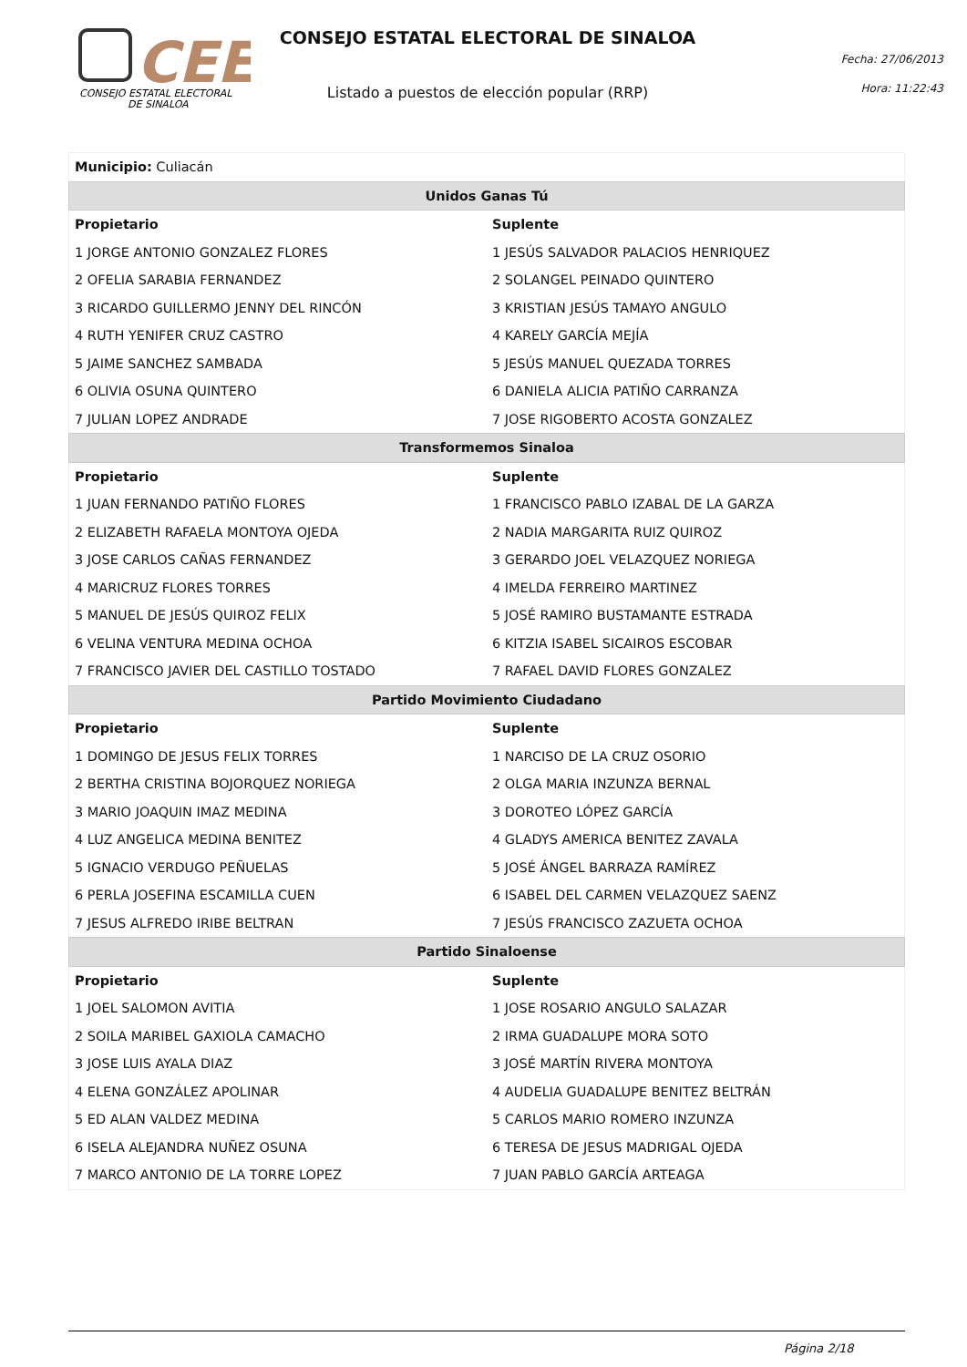CEE
CONSEJO ESTATAL ELECTORAL
DE SINALOA
CONSEJO ESTATAL ELECTORAL DE SINALOA
Listado a puestos de elección popular (RRP)
Fecha: 27/06/2013
Hora: 11:22:43
| Municipio: Culiacán | |
| Unidos Ganas Tú | |
| Propietario | Suplente |
| 1 JORGE ANTONIO GONZALEZ FLORES | 1 JESÚS SALVADOR PALACIOS HENRIQUEZ |
| 2 OFELIA SARABIA FERNANDEZ | 2 SOLANGEL PEINADO QUINTERO |
| 3 RICARDO GUILLERMO JENNY DEL RINCÓN | 3 KRISTIAN JESÚS TAMAYO ANGULO |
| 4 RUTH YENIFER CRUZ CASTRO | 4 KARELY GARCÍA MEJÍA |
| 5 JAIME SANCHEZ SAMBADA | 5 JESÚS MANUEL QUEZADA TORRES |
| 6 OLIVIA OSUNA QUINTERO | 6 DANIELA ALICIA PATIÑO CARRANZA |
| 7 JULIAN LOPEZ ANDRADE | 7 JOSE RIGOBERTO ACOSTA GONZALEZ |
| Transformemos Sinaloa | |
| Propietario | Suplente |
| 1 JUAN FERNANDO PATIÑO FLORES | 1 FRANCISCO PABLO IZABAL DE LA GARZA |
| 2 ELIZABETH RAFAELA MONTOYA OJEDA | 2 NADIA MARGARITA RUIZ QUIROZ |
| 3 JOSE CARLOS CAÑAS FERNANDEZ | 3 GERARDO JOEL VELAZQUEZ NORIEGA |
| 4 MARICRUZ FLORES TORRES | 4 IMELDA FERREIRO MARTINEZ |
| 5 MANUEL DE JESÚS QUIROZ FELIX | 5 JOSÉ RAMIRO BUSTAMANTE ESTRADA |
| 6 VELINA VENTURA MEDINA OCHOA | 6 KITZIA ISABEL SICAIROS ESCOBAR |
| 7 FRANCISCO JAVIER DEL CASTILLO TOSTADO | 7 RAFAEL DAVID FLORES GONZALEZ |
| Partido Movimiento Ciudadano | |
| Propietario | Suplente |
| 1 DOMINGO DE JESUS FELIX TORRES | 1 NARCISO DE LA CRUZ OSORIO |
| 2 BERTHA CRISTINA BOJORQUEZ NORIEGA | 2 OLGA MARIA INZUNZA BERNAL |
| 3 MARIO JOAQUIN IMAZ MEDINA | 3 DOROTEO LÓPEZ GARCÍA |
| 4 LUZ ANGELICA MEDINA BENITEZ | 4 GLADYS AMERICA BENITEZ ZAVALA |
| 5 IGNACIO VERDUGO PEÑUELAS | 5 JOSÉ ÁNGEL BARRAZA RAMÍREZ |
| 6 PERLA JOSEFINA ESCAMILLA CUEN | 6 ISABEL DEL CARMEN VELAZQUEZ SAENZ |
| 7 JESUS ALFREDO IRIBE BELTRAN | 7 JESÚS FRANCISCO ZAZUETA OCHOA |
| Partido Sinaloense | |
| Propietario | Suplente |
| 1 JOEL SALOMON AVITIA | 1 JOSE ROSARIO ANGULO SALAZAR |
| 2 SOILA MARIBEL GAXIOLA CAMACHO | 2 IRMA GUADALUPE MORA SOTO |
| 3 JOSE LUIS AYALA DIAZ | 3 JOSÉ MARTÍN RIVERA MONTOYA |
| 4 ELENA GONZÁLEZ APOLINAR | 4 AUDELIA GUADALUPE BENITEZ BELTRÁN |
| 5 ED ALAN VALDEZ MEDINA | 5 CARLOS MARIO ROMERO INZUNZA |
| 6 ISELA ALEJANDRA NUÑEZ OSUNA | 6 TERESA DE JESUS MADRIGAL OJEDA |
| 7 MARCO ANTONIO DE LA TORRE LOPEZ | 7 JUAN PABLO GARCÍA ARTEAGA |
Página 2/18